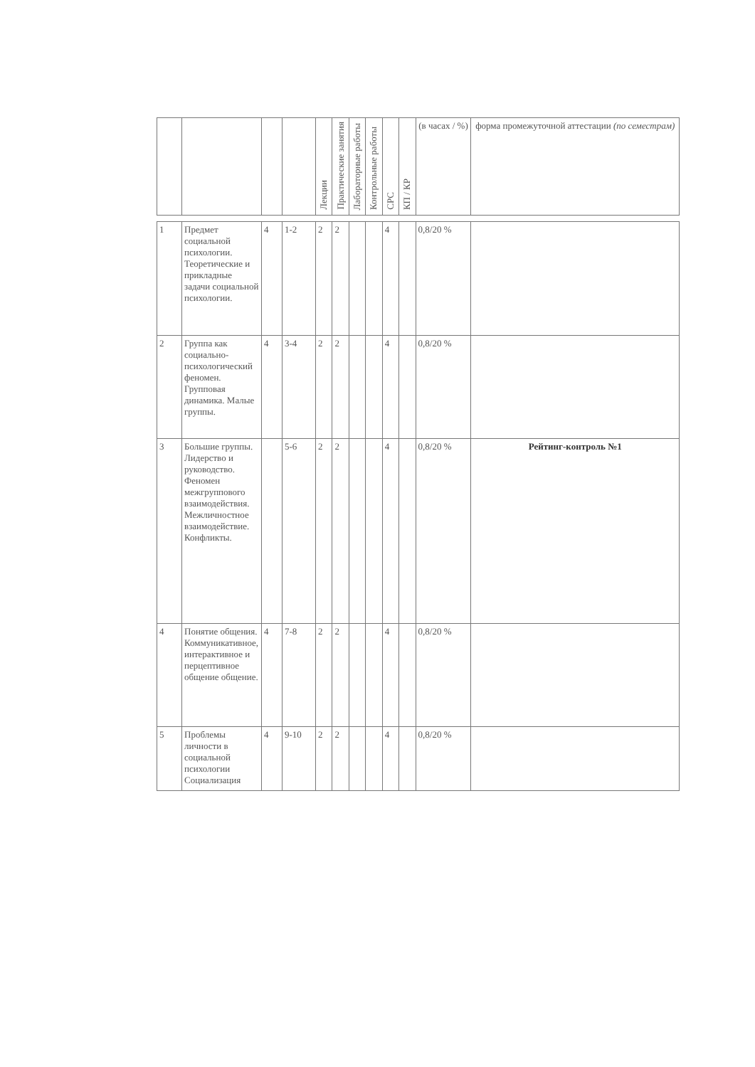| | | | | Лекции | Практические занятия | Лабораторные работы | Контрольные работы | СРС | КП / КР | (в часах / %) | форма промежуточной аттестации (по семестрам) |
| --- | --- | --- | --- | --- | --- | --- | --- | --- | --- | --- | --- |
| 1 | Предмет социальной психологии. Теоретические и прикладные задачи социальной психологии. | 4 | 1-2 | 2 | 2 | | | 4 | | 0,8/20 % | |
| 2 | Группа как социально-психологический феномен. Групповая динамика. Малые группы. | 4 | 3-4 | 2 | 2 | | | 4 | | 0,8/20 % | |
| 3 | Большие группы. Лидерство и руководство. Феномен межгруппового взаимодействия. Межличностное взаимодействие. Конфликты. | | 5-6 | 2 | 2 | | | 4 | | 0,8/20 % | Рейтинг-контроль №1 |
| 4 | Понятие общения. Коммуникативное, интерактивное и перцептивное общение общение. | 4 | 7-8 | 2 | 2 | | | 4 | | 0,8/20 % | |
| 5 | Проблемы личности в социальной психологии Социализация | 4 | 9-10 | 2 | 2 | | | 4 | | 0,8/20 % | |